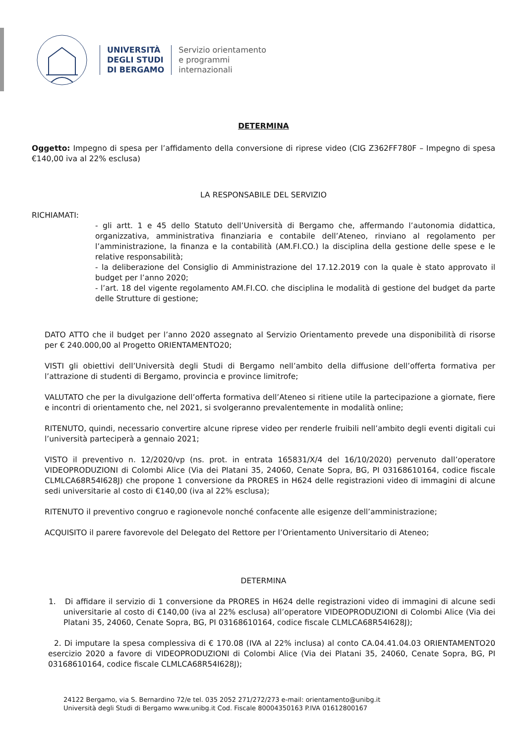UNIVERSITÀ
DEGLI STUDI
DI BERGAMO
Servizio orientamento
e programmi
internazionali
DETERMINA
Oggetto: Impegno di spesa per l’affidamento della conversione di riprese video (CIG Z362FF780F – Impegno di spesa €140,00 iva al 22% esclusa)
LA RESPONSABILE DEL SERVIZIO
RICHIAMATI:
- gli artt. 1 e 45 dello Statuto dell’Università di Bergamo che, affermando l’autonomia didattica, organizzativa, amministrativa finanziaria e contabile dell’Ateneo, rinviano al regolamento per l’amministrazione, la finanza e la contabilità (AM.FI.CO.) la disciplina della gestione delle spese e le relative responsabilità;
- la deliberazione del Consiglio di Amministrazione del 17.12.2019 con la quale è stato approvato il budget per l’anno 2020;
- l’art. 18 del vigente regolamento AM.FI.CO. che disciplina le modalità di gestione del budget da parte delle Strutture di gestione;
DATO ATTO che il budget per l’anno 2020 assegnato al Servizio Orientamento prevede una disponibilità di risorse per € 240.000,00 al Progetto ORIENTAMENTO20;
VISTI gli obiettivi dell’Università degli Studi di Bergamo nell’ambito della diffusione dell’offerta formativa per l’attrazione di studenti di Bergamo, provincia e province limitrofe;
VALUTATO che per la divulgazione dell’offerta formativa dell’Ateneo si ritiene utile la partecipazione a giornate, fiere e incontri di orientamento che, nel 2021, si svolgeranno prevalentemente in modalità online;
RITENUTO, quindi, necessario convertire alcune riprese video per renderle fruibili nell’ambito degli eventi digitali cui l’università parteciperà a gennaio 2021;
VISTO il preventivo n. 12/2020/vp (ns. prot. in entrata 165831/X/4 del 16/10/2020) pervenuto dall’operatore VIDEOPRODUZIONI di Colombi Alice (Via dei Platani 35, 24060, Cenate Sopra, BG, PI 03168610164, codice fiscale CLMLCA68R54I628J) che propone 1 conversione da PRORES in H624 delle registrazioni video di immagini di alcune sedi universitarie al costo di €140,00 (iva al 22% esclusa);
RITENUTO il preventivo congruo e ragionevole nonché confacente alle esigenze dell’amministrazione;
ACQUISITO il parere favorevole del Delegato del Rettore per l’Orientamento Universitario di Ateneo;
DETERMINA
1. Di affidare il servizio di 1 conversione da PRORES in H624 delle registrazioni video di immagini di alcune sedi universitarie al costo di €140,00 (iva al 22% esclusa) all’operatore VIDEOPRODUZIONI di Colombi Alice (Via dei Platani 35, 24060, Cenate Sopra, BG, PI 03168610164, codice fiscale CLMLCA68R54I628J);
2. Di imputare la spesa complessiva di € 170.08 (IVA al 22% inclusa) al conto CA.04.41.04.03 ORIENTAMENTO20 esercizio 2020 a favore di VIDEOPRODUZIONI di Colombi Alice (Via dei Platani 35, 24060, Cenate Sopra, BG, PI 03168610164, codice fiscale CLMLCA68R54I628J);
24122 Bergamo, via S. Bernardino 72/e tel. 035 2052 271/272/273 e-mail: orientamento@unibg.it
Università degli Studi di Bergamo www.unibg.it Cod. Fiscale 80004350163 P.IVA 01612800167